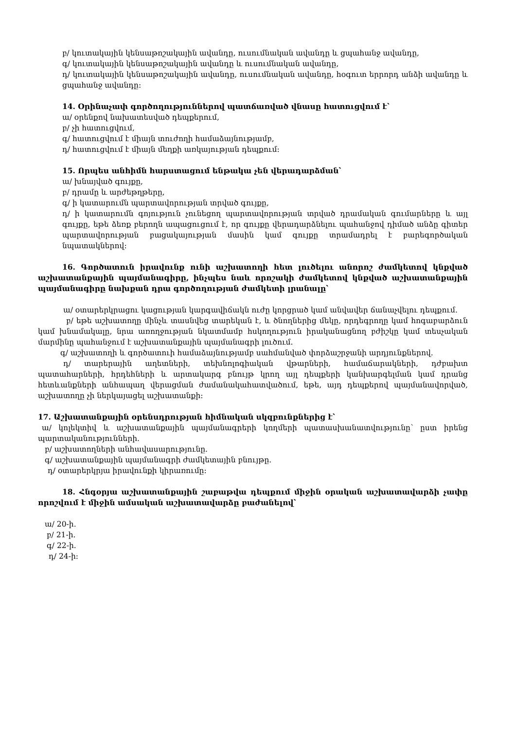բ/ կուտակային կենսաթոշակային ավանդը, ուսումնական ավանդը և ցպահանջ ավանդը,
գ/ կուտակային կենսաթոշակային ավանդը և ուսումնական ավանդը,
դ/ կուտակային կենսաթոշակային ավանդը, ուսումնական ավանդը, հօգուտ երրորդ անձի ավանդը և ցպահանջ ավանդը:
14. Օրինաչափ գործողություններով պատճառված վնասը հատուցվում է՝
ա/ օրենքով նախատեսված դեպքերում,
բ/ չի հատուցվում,
գ/ հատուցվում է միայն տուժողի համաձայնությամբ,
դ/ հատուցվում է միայն մեղքի առկայության դեպքում:
15. Որպես անհիմն հարստացում ենթակա չեն վերադարձման՝
ա/ խնայված գույքը,
բ/ դրամը և արժեթղթերը,
գ/ ի կատարումն պարտավորության տրված գույքը,
դ/ ի կատարումն գոյություն չունեցող պարտավորության տրված դրամական գումարները և այլ գույքը, եթե ձեռք բերողն ապացուցում է, որ գույքը վերադարձնելու պահանջով դիմած անձը գիտեր պարտավորության բացակայության մասին կամ գույքը տրամադրել է բարեգործական նպատակներով:
16. Գործատուն իրավունք ունի աշխատողի հետ լուծելու անորոշ ժամկետով կնքված աշխատանքային պայմանագիրը, ինչպես նաև որոշակի ժամկետով կնքված աշխատանքային պայմանագիրը նախքան դրա գործողության ժամկետի լրանալը՝
ա/ օտարերկրացու կացության կարգավիճակն ուժը կորցրած կամ անվավեր ճանաչվելու դեպքում.
բ/ եթե աշխատողը մինչև տասնվեց տարեկան է, և ծնողներից մեկը, որդեգրողը կամ հոգաբարձուն կամ խնամակալը, նրա առողջության նկատմամբ հսկողություն իրականացնող բժիշկը կամ տեսչական մարմինը պահանջում է աշխատանքային պայմանագրի լուծում.
գ/ աշխատողի և գործատուի համաձայնությամբ սահմանված փորձաշրջանի արդյունքներով.
դ/ տարերային աղետների, տեխնոլոգիական վթարների, համաճարակների, դժբախտ պատահարների, հրդեհների և արտակարգ բնույթ կրող այլ դեպքերի կանխարգելման կամ դրանց հետևանքների անհապաղ վերացման ժամանակահատվածում, եթե, այդ դեպքերով պայմանավորված, աշխատողը չի ներկայացել աշխատանքի:
17. Աշխատանքային օրենսդրության հիմնական սկզբունքներից է՝
ա/ կոլեկտիվ և աշխատանքային պայմանագրերի կողմերի պատասխանատվությունը՝ ըստ իրենց պարտականությունների.
բ/ աշխատողների անհավասարությունը.
գ/ աշխատանքային պայմանագրի ժամկետային բնույթը.
դ/ օտարերկրյա իրավունքի կիրառումը:
18. Հնգօրյա աշխատանքային շաբաթվա դեպքում միջին օրական աշխատավարձի չափը որոշվում է միջին ամսական աշխատավարձը բաժանելով՝
ա/ 20-ի.
բ/ 21-ի.
գ/ 22-ի.
դ/ 24-ի: